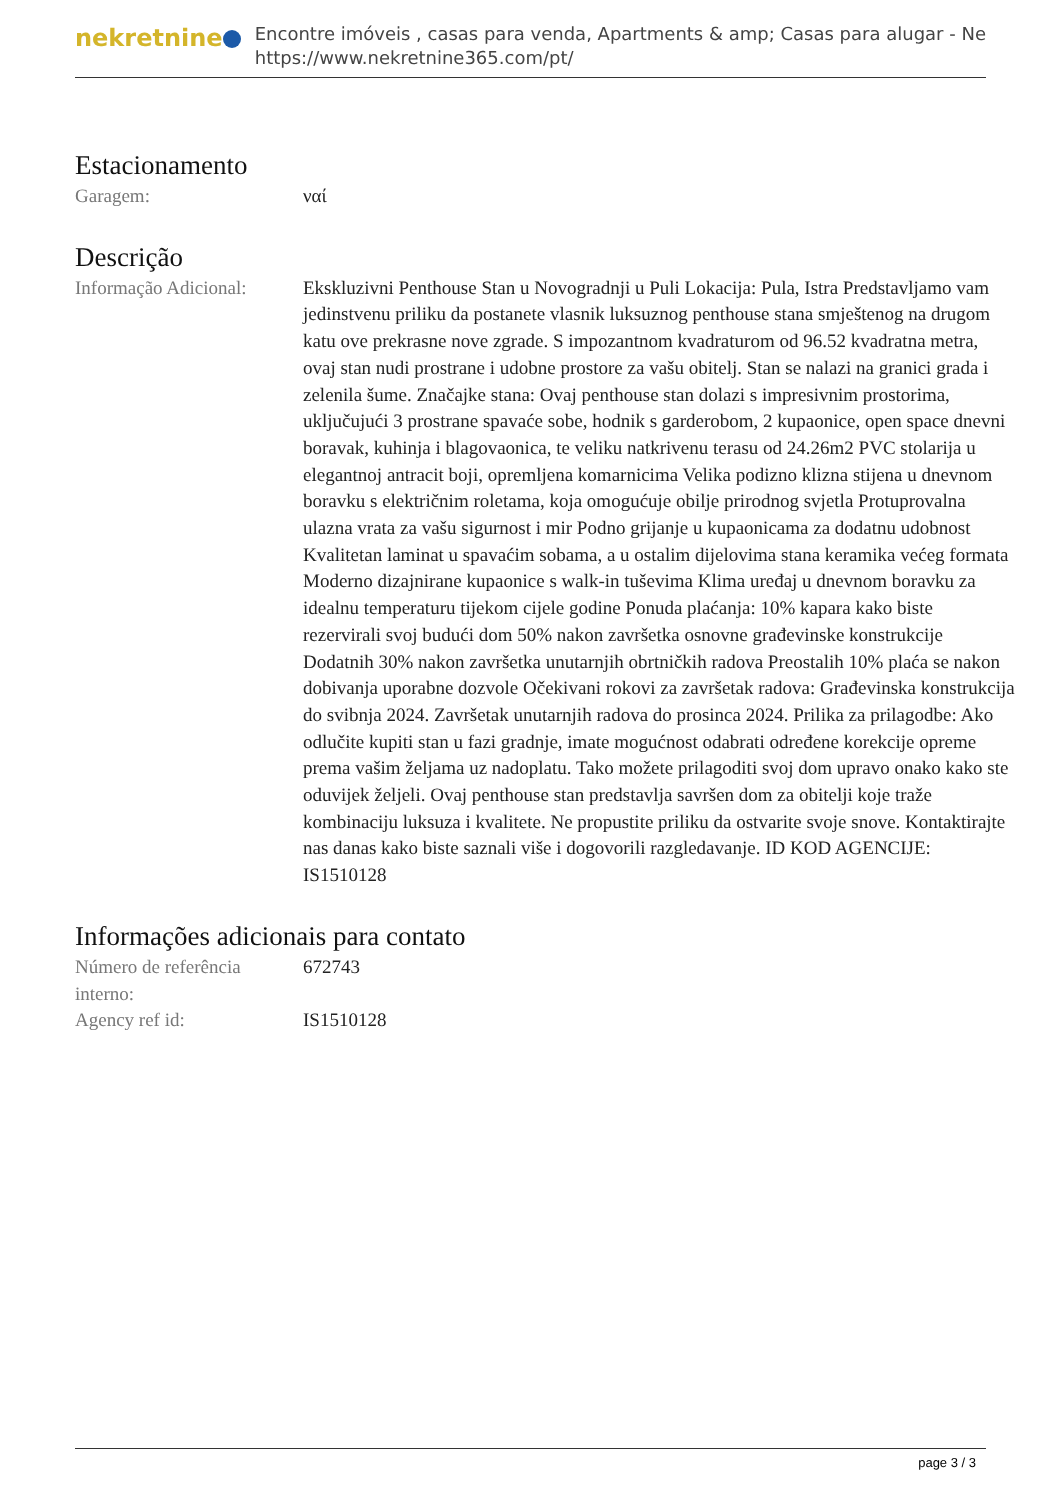nekretnine
Encontre imóveis , casas para venda, Apartments & amp; Casas para alugar - Ne
https://www.nekretnine365.com/pt/
Estacionamento
Garagem: ναί
Descrição
Informação Adicional:
Ekskluzivni Penthouse Stan u Novogradnji u Puli Lokacija: Pula, Istra Predstavljamo vam jedinstvenu priliku da postanete vlasnik luksuznog penthouse stana smještenog na drugom katu ove prekrasne nove zgrade. S impozantnom kvadraturom od 96.52 kvadratna metra, ovaj stan nudi prostrane i udobne prostore za vašu obitelj. Stan se nalazi na granici grada i zelenila šume. Značajke stana: Ovaj penthouse stan dolazi s impresivnim prostorima, uključujući 3 prostrane spavaće sobe, hodnik s garderobom, 2 kupaonice, open space dnevni boravak, kuhinja i blagovaonica, te veliku natkrivenu terasu od 24.26m2 PVC stolarija u elegantnoj antracit boji, opremljena komarnicima Velika podizno klizna stijena u dnevnom boravku s električnim roletama, koja omogućuje obilje prirodnog svjetla Protuprovalna ulazna vrata za vašu sigurnost i mir Podno grijanje u kupaonicama za dodatnu udobnost Kvalitetan laminat u spavaćim sobama, a u ostalim dijelovima stana keramika većeg formata Moderno dizajnirane kupaonice s walk-in tuševima Klima uređaj u dnevnom boravku za idealnu temperaturu tijekom cijele godine Ponuda plaćanja: 10% kapara kako biste rezervirali svoj budući dom 50% nakon završetka osnovne građevinske konstrukcije Dodatnih 30% nakon završetka unutarnjih obrtničkih radova Preostalih 10% plaća se nakon dobivanja uporabne dozvole Očekivani rokovi za završetak radova: Građevinska konstrukcija do svibnja 2024. Završetak unutarnjih radova do prosinca 2024. Prilika za prilagodbe: Ako odlučite kupiti stan u fazi gradnje, imate mogućnost odabrati određene korekcije opreme prema vašim željama uz nadoplatu. Tako možete prilagoditi svoj dom upravo onako kako ste oduvijek željeli. Ovaj penthouse stan predstavlja savršen dom za obitelji koje traže kombinaciju luksuza i kvalitete. Ne propustite priliku da ostvarite svoje snove. Kontaktirajte nas danas kako biste saznali više i dogovorili razgledavanje. ID KOD AGENCIJE: IS1510128
Informações adicionais para contato
Número de referência interno:
672743
Agency ref id: IS1510128
page 3 / 3